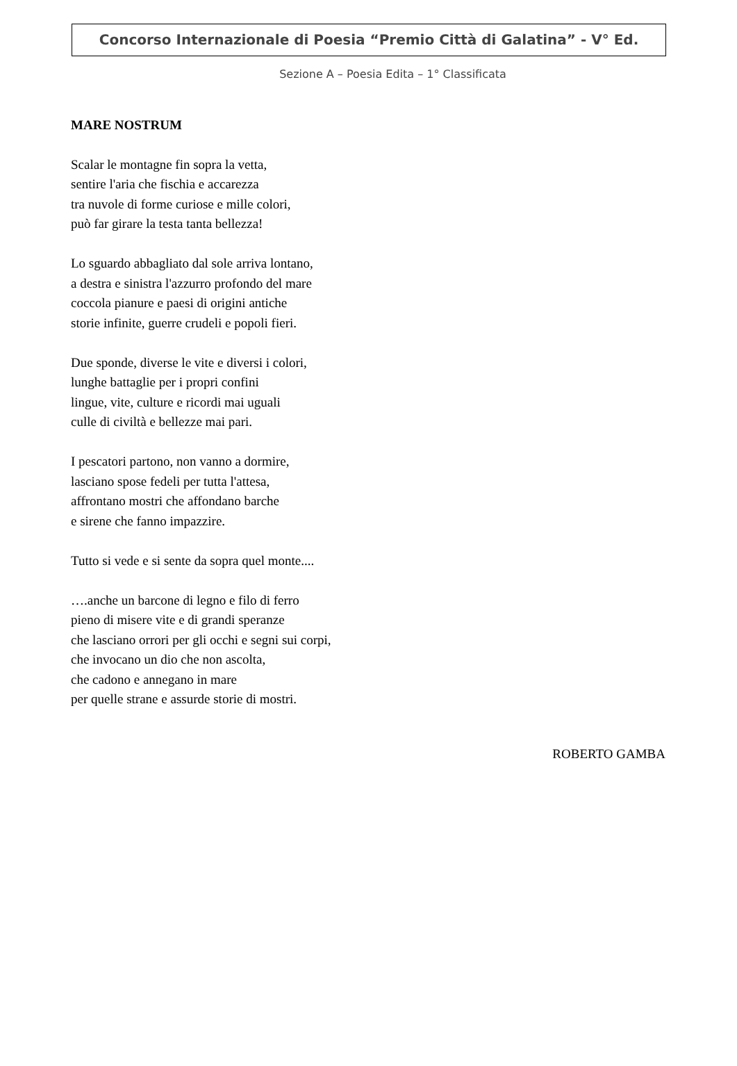Concorso Internazionale di Poesia “Premio Città di Galatina” - V° Ed.
Sezione A – Poesia Edita – 1° Classificata
MARE NOSTRUM
Scalar le montagne fin sopra la vetta,
sentire l'aria che fischia e accarezza
tra nuvole di forme curiose e mille colori,
può far girare la testa tanta bellezza!
Lo sguardo abbagliato dal sole arriva lontano,
a destra e sinistra l'azzurro profondo del mare
coccola pianure e paesi di origini antiche
storie infinite, guerre crudeli e popoli fieri.
Due sponde, diverse le vite e diversi i colori,
lunghe battaglie per i propri confini
lingue, vite, culture e ricordi mai uguali
culle di civiltà e bellezze mai pari.
I pescatori partono, non vanno a dormire,
lasciano spose fedeli per tutta l'attesa,
affrontano mostri che affondano barche
e sirene che fanno impazzire.
Tutto si vede e si sente da sopra quel monte....
….anche un barcone di legno e filo di ferro
pieno di misere vite e di grandi speranze
che lasciano orrori per gli occhi e segni sui corpi,
che invocano un dio che non ascolta,
che cadono e annegano in mare
per quelle strane e assurde storie di mostri.
ROBERTO GAMBA